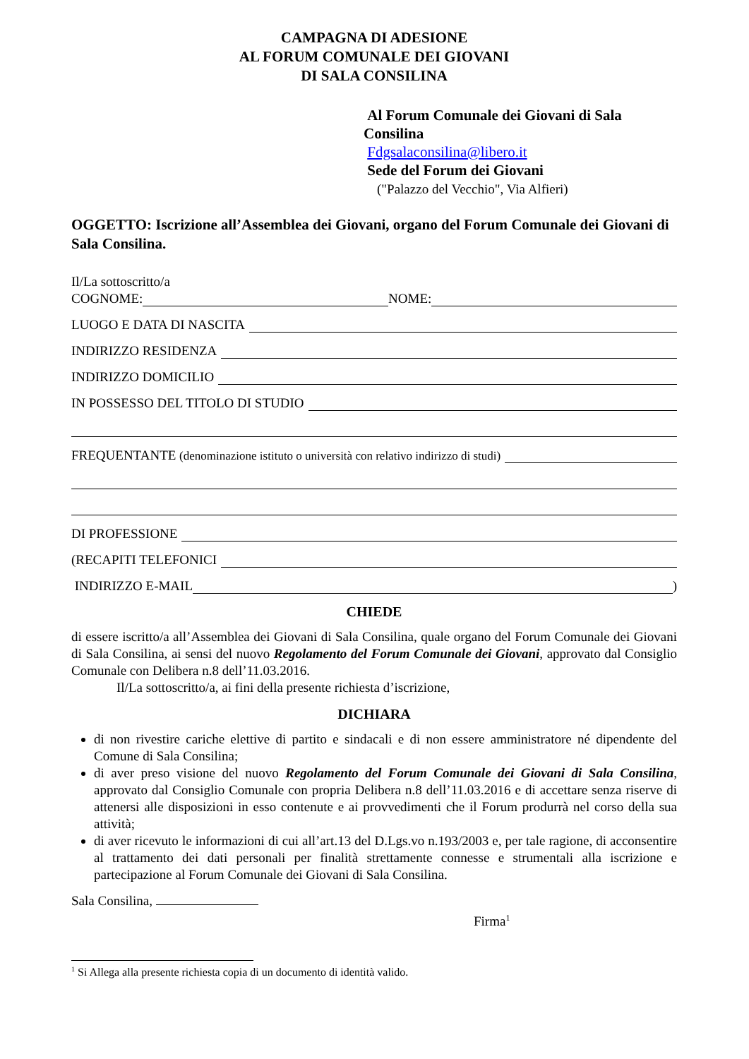CAMPAGNA DI ADESIONE
AL FORUM COMUNALE DEI GIOVANI
DI SALA CONSILINA
Al Forum Comunale dei Giovani di Sala
Consilina
Fdgsalaconsilina@libero.it
Sede del Forum dei Giovani
("Palazzo del Vecchio", Via Alfieri)
OGGETTO: Iscrizione all’Assemblea dei Giovani, organo del Forum Comunale dei Giovani di Sala Consilina.
Il/La sottoscritto/a
COGNOME: NOME:
LUOGO E DATA DI NASCITA
INDIRIZZO RESIDENZA
INDIRIZZO DOMICILIO
IN POSSESSO DEL TITOLO DI STUDIO
FREQUENTANTE (denominazione istituto o università con relativo indirizzo di studi)
DI PROFESSIONE
(RECAPITI TELEFONICI
INDIRIZZO E-MAIL )
CHIEDE
di essere iscritto/a all’Assemblea dei Giovani di Sala Consilina, quale organo del Forum Comunale dei Giovani di Sala Consilina, ai sensi del nuovo Regolamento del Forum Comunale dei Giovani, approvato dal Consiglio Comunale con Delibera n.8 dell’11.03.2016.
Il/La sottoscritto/a, ai fini della presente richiesta d’iscrizione,
DICHIARA
di non rivestire cariche elettive di partito e sindacali e di non essere amministratore né dipendente del Comune di Sala Consilina;
di aver preso visione del nuovo Regolamento del Forum Comunale dei Giovani di Sala Consilina, approvato dal Consiglio Comunale con propria Delibera n.8 dell’11.03.2016 e di accettare senza riserve di attenersi alle disposizioni in esso contenute e ai provvedimenti che il Forum produrrà nel corso della sua attività;
di aver ricevuto le informazioni di cui all’art.13 del D.Lgs.vo n.193/2003 e, per tale ragione, di acconsentire al trattamento dei dati personali per finalità strettamente connesse e strumentali alla iscrizione e partecipazione al Forum Comunale dei Giovani di Sala Consilina.
Sala Consilina,
Firma<sup>1</sup>
<sup>1</sup> Si Allega alla presente richiesta copia di un documento di identità valido.